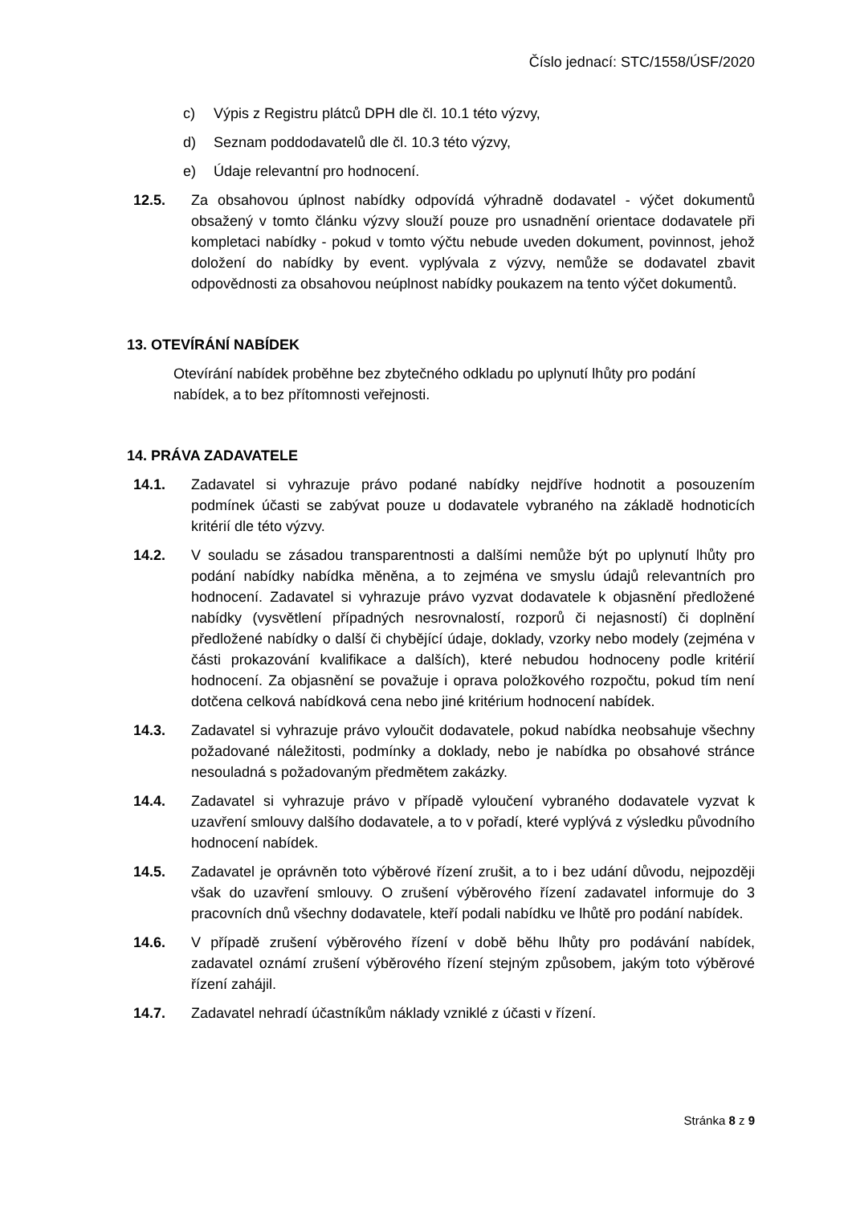Číslo jednací: STC/1558/ÚSF/2020
c) Výpis z Registru plátců DPH dle čl. 10.1 této výzvy,
d) Seznam poddodavatelů dle čl. 10.3 této výzvy,
e) Údaje relevantní pro hodnocení.
12.5. Za obsahovou úplnost nabídky odpovídá výhradně dodavatel - výčet dokumentů obsažený v tomto článku výzvy slouží pouze pro usnadnění orientace dodavatele při kompletaci nabídky - pokud v tomto výčtu nebude uveden dokument, povinnost, jehož doložení do nabídky by event. vyplývala z výzvy, nemůže se dodavatel zbavit odpovědnosti za obsahovou neúplnost nabídky poukazem na tento výčet dokumentů.
13. OTEVÍRÁNÍ NABÍDEK
Otevírání nabídek proběhne bez zbytečného odkladu po uplynutí lhůty pro podání nabídek, a to bez přítomnosti veřejnosti.
14. PRÁVA ZADAVATELE
14.1. Zadavatel si vyhrazuje právo podané nabídky nejdříve hodnotit a posouzením podmínek účasti se zabývat pouze u dodavatele vybraného na základě hodnoticích kritérií dle této výzvy.
14.2. V souladu se zásadou transparentnosti a dalšími nemůže být po uplynutí lhůty pro podání nabídky nabídka měněna, a to zejména ve smyslu údajů relevantních pro hodnocení. Zadavatel si vyhrazuje právo vyzvat dodavatele k objasnění předložené nabídky (vysvětlení případných nesrovnalostí, rozporů či nejasností) či doplnění předložené nabídky o další či chybějící údaje, doklady, vzorky nebo modely (zejména v části prokazování kvalifikace a dalších), které nebudou hodnoceny podle kritérií hodnocení. Za objasnění se považuje i oprava položkového rozpočtu, pokud tím není dotčena celková nabídková cena nebo jiné kritérium hodnocení nabídek.
14.3. Zadavatel si vyhrazuje právo vyloučit dodavatele, pokud nabídka neobsahuje všechny požadované náležitosti, podmínky a doklady, nebo je nabídka po obsahové stránce nesouladná s požadovaným předmětem zakázky.
14.4. Zadavatel si vyhrazuje právo v případě vyloučení vybraného dodavatele vyzvat k uzavření smlouvy dalšího dodavatele, a to v pořadí, které vyplývá z výsledku původního hodnocení nabídek.
14.5. Zadavatel je oprávněn toto výběrové řízení zrušit, a to i bez udání důvodu, nejpozději však do uzavření smlouvy. O zrušení výběrového řízení zadavatel informuje do 3 pracovních dnů všechny dodavatele, kteří podali nabídku ve lhůtě pro podání nabídek.
14.6. V případě zrušení výběrového řízení v době běhu lhůty pro podávání nabídek, zadavatel oznámí zrušení výběrového řízení stejným způsobem, jakým toto výběrové řízení zahájil.
14.7. Zadavatel nehradí účastníkům náklady vzniklé z účasti v řízení.
Stránka 8 z 9